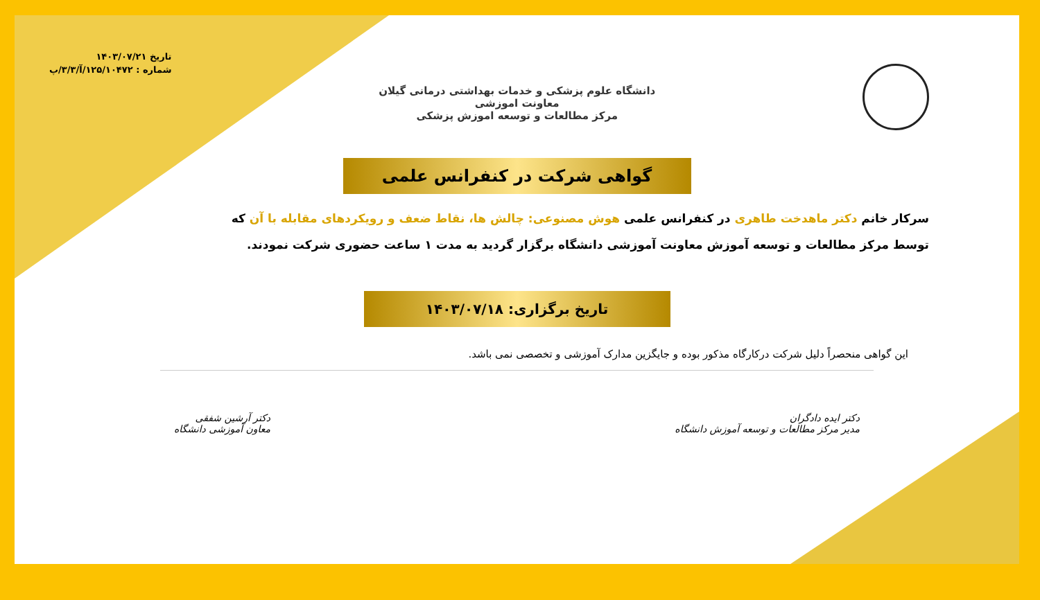دانشگاه علوم پزشکی و خدمات بهداشتی درمانی گیلان
معاونت اموزشی
مرکز مطالعات و توسعه اموزش پزشکی
تاریخ ۱۴۰۳/۰۷/۲۱
شماره : ۱۲۵/۱۰۴۷۲/آ/۳/۳/پ
گواهی شرکت در کنفرانس علمی
سرکار خانم دکتر ماهدخت طاهری در کنفرانس علمی هوش مصنوعی: چالش ها، نقاط ضعف و رویکردهای مقابله با آن که
توسط مرکز مطالعات و توسعه آموزش معاونت آموزشی دانشگاه برگزار گردید به مدت ۱ ساعت حضوری شرکت نمودند.
تاریخ برگزاری: ۱۴۰۳/۰۷/۱۸
این گواهی منحصراً دلیل شرکت درکارگاه مذکور بوده و جایگزین مدارک آموزشی و تخصصی نمی باشد.
دکتر ایده دادگران
مدیر مرکز مطالعات و توسعه آموزش دانشگاه
دکتر آرشین شفقی
معاون آموزشی دانشگاه